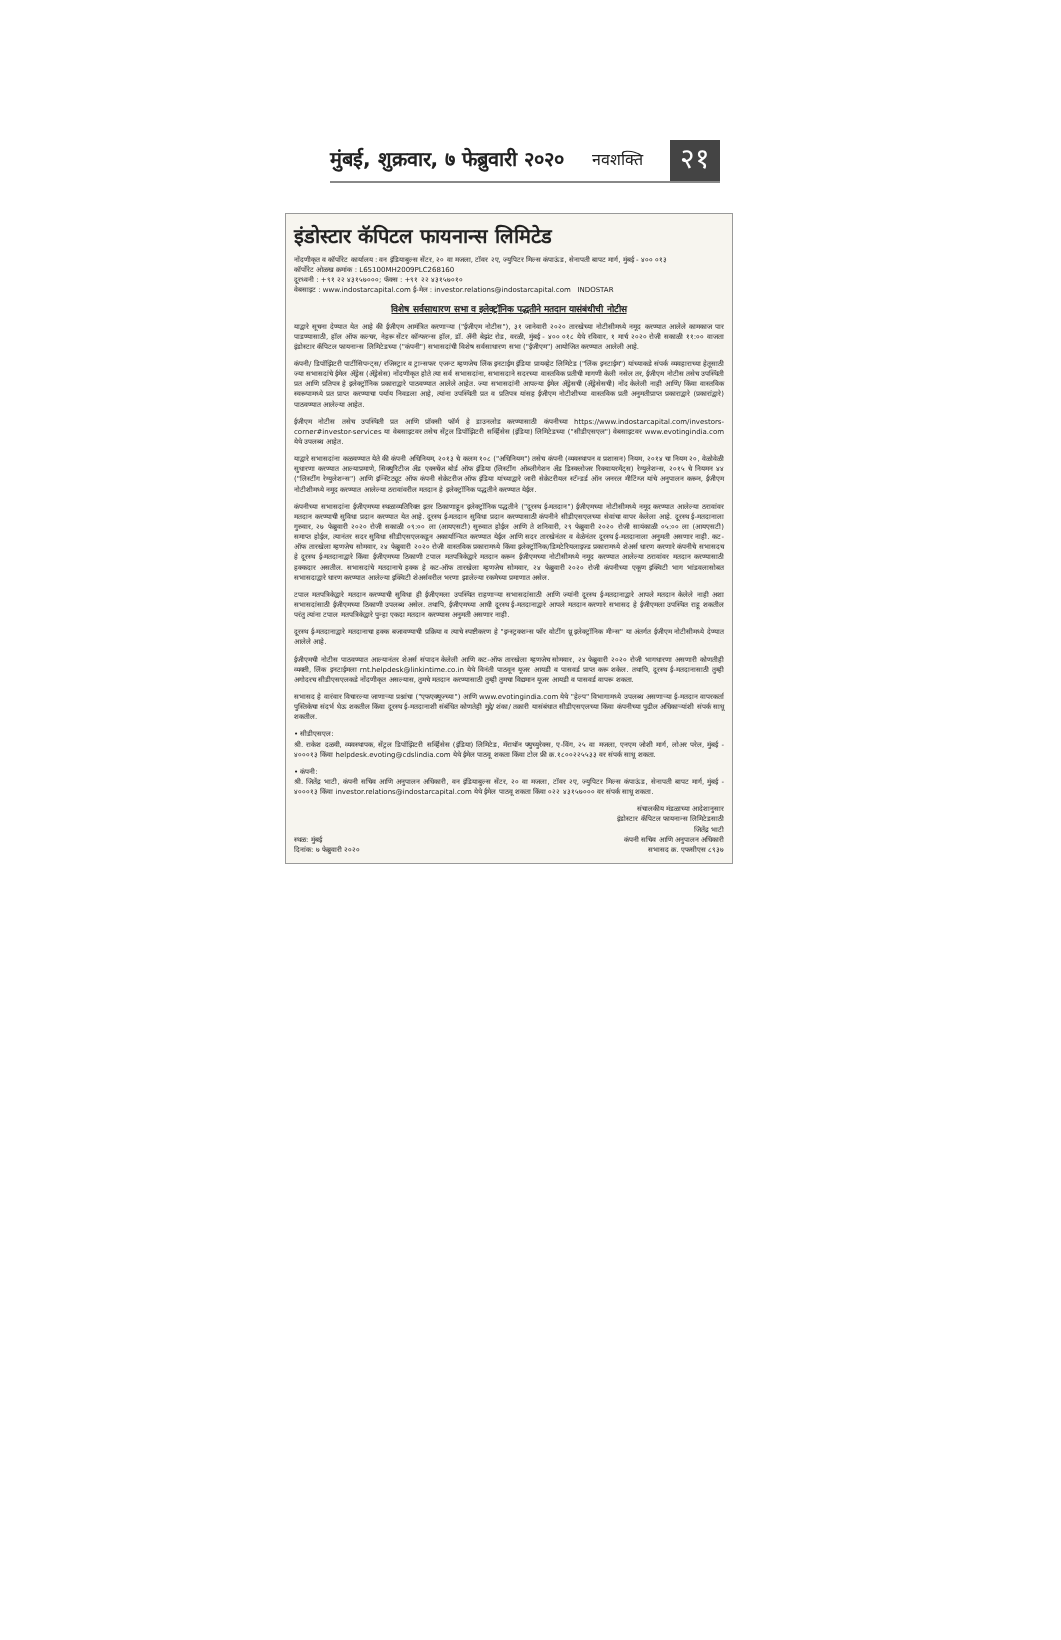मुंबई, शुक्रवार, ७ फेब्रुवारी २०२० नवशक्ति २१
इंडोस्टार कॅपिटल फायनान्स लिमिटेड
नोंदणीकृत व कॉर्पोरेट कार्यालय : वन इंडियाबुल्स सेंटर, २० वा मजला, टॉवर २ए, ज्युपिटर मिल्स कंपाऊंड, सेनापती बापट मार्ग, मुंबई - ४०० ०१३
कॉर्पोरेट ओळख क्रमांक : L65100MH2009PLC268160
दूरध्वनी : +९१ २२ ४३१५७०००; फॅक्स : +९१ २२ ४३१५७०१०
वेबसाइट : www.indostarcapital.com ई-मेल : investor.relations@indostarcapital.com INDOSTAR
विशेष सर्वसाधारण सभा व इलेक्ट्रॉनिक पद्धतीने मतदान यासंबंधीची नोटीस
याद्वारे सूचना देण्यात येत आहे की ईजीएम आमंत्रित करणाऱ्या ("ईजीएम नोटीस"), ३१ जानेवारी २०२० तारखेच्या नोटीसीमध्ये नमूद करण्यात आलेले कामकाज पार पाडण्यासाठी, हॉल ऑफ कल्चर, नेहरू सेंटर कॉन्फरन्स हॉल, डॉ. ॲनी बेझंट रोड, वरळी, मुंबई - ४०० ०१८ येथे रविवार, १ मार्च २०२० रोजी सकाळी ११:०० वाजता इंडोस्टार कॅपिटल फायनान्स लिमिटेडच्या ("कंपनी") सभासदांची विशेष सर्वसाधारण सभा ("ईजीएम") आयोजित करण्यात आलेली आहे.
कंपनी/ डिपॉझिटरी पार्टीसिपन्ट्स/ रजिस्ट्रार व ट्रान्सफर एजन्ट म्हणजेच लिंक इनटाईम इंडिया प्रायव्हेट लिमिटेड ("लिंक इनटाईम") यांच्याकडे संपर्क व्यवहाराच्या हेतूसाठी ज्या सभासदांचे ईमेल ॲड्रेस (ॲड्रेसेस) नोंदणीकृत होते त्या सर्व सभासदांना, सभासदाने सदरच्या वास्तविक प्रतीची मागणी केली नसेल तर, ईजीएम नोटीस तसेच उपस्थिती प्रत आणि प्रतिपत्र हे इलेक्ट्रॉनिक प्रकाराद्वारे पाठवण्यात आलेले आहेत. ज्या सभासदांनी आपल्या ईमेल ॲड्रेसची (ॲड्रेसेसची) नोंद केलेली नाही आणि/ किंवा वास्तविक स्वरूपामध्ये प्रत प्राप्त करण्याचा पर्याय निवडला आहे, त्यांना उपस्थिती प्रत व प्रतिपत्र यांसह ईजीएम नोटीशीच्या वास्तविक प्रती अनुमतीप्राप्त प्रकाराद्वारे (प्रकारांद्वारे) पाठवण्यात आलेल्या आहेत.
ईजीएम नोटीस तसेच उपस्थिती प्रत आणि प्रॉक्सी फॉर्म हे डाउनलोड करण्यासाठी कंपनीच्या https://www.indostarcapital.com/investors-corner#investor-services या वेबसाइटवर तसेच सेंट्रल डिपॉझिटरी सर्व्हिसेस (इंडिया) लिमिटेडच्या ("सीडीएसएल") वेबसाइटवर www.evotingindia.com येथे उपलब्ध आहेत.
याद्वारे सभासदांना कळवण्यात येते की कंपनी अधिनियम, २०१३ चे कलम १०८ ("अधिनियम") तसेच कंपनी (व्यवस्थापन व प्रशासन) नियम, २०१४ चा नियम २०, वेळोवेळी सुधारणा करण्यात आल्याप्रमाणे, सिक्युरिटीज अँड एक्स्चेंज बोर्ड ऑफ इंडिया (लिस्टींग ऑब्लीगेशन अँड डिस्क्लोजर रिक्वायरमेंट्स) रेग्युलेशन्स, २०१५ चे नियमन ४४ ("लिस्टींग रेग्युलेशन्स") आणि इन्स्टिट्यूट ऑफ कंपनी सेक्रेटरीज ऑफ इंडिया यांच्याद्वारे जारी सेक्रेटरीयल स्टॅन्डर्ड ऑन जनरल मीटिंग्ज यांचे अनुपालन करून, ईजीएम नोटीशीमध्ये नमूद करण्यात आलेल्या ठरावांवरील मतदान हे इलेक्ट्रॉनिक पद्धतीने करण्यात येईल.
कंपनीच्या सभासदांना ईजीएमच्या स्थळाव्यतिरिक्त इतर ठिकाणाहून इलेक्ट्रॉनिक पद्धतीने ("दूरस्थ ई-मतदान") ईजीएमच्या नोटीसीमध्ये नमूद करण्यात आलेल्या ठरावांवर मतदान करण्याची सुविधा प्रदान करण्यात येत आहे. दूरस्थ ई-मतदान सुविधा प्रदान करण्यासाठी कंपनीने सीडीएसएलच्या सेवांचा वापर केलेला आहे. दूरस्थ ई-मतदानाला गुरुवार, २७ फेब्रुवारी २०२० रोजी सकाळी ०९:०० ला (आयएसटी) सुरुवात होईल आणि ते शनिवारी, २९ फेब्रुवारी २०२० रोजी सायंकाळी ०५:०० ला (आयएसटी) समाप्त होईल, त्यानंतर सदर सुविधा सीडीएसएलकडून अकार्यान्वित करण्यात येईल आणि सदर तारखेनंतर व वेळेनंतर दूरस्थ ई-मतदानाला अनुमती असणार नाही. कट-ऑफ तारखेला म्हणजेच सोमवार, २४ फेब्रुवारी २०२० रोजी वास्तविक प्रकारामध्ये किंवा इलेक्ट्रॉनिक/डिमटेरियलाइज्ड प्रकारामध्ये शेअर्स धारण करणारे कंपनीचे सभासदच हे दूरस्थ ई-मतदानाद्वारे किंवा ईजीएमच्या ठिकाणी टपाल मतपत्रिकेद्वारे मतदान करून ईजीएमच्या नोटीसीमध्ये नमूद करण्यात आलेल्या ठरावांवर मतदान करण्यासाठी हक्कदार असतील. सभासदांचे मतदानाचे हक्क हे कट-ऑफ तारखेला म्हणजेच सोमवार, २४ फेब्रुवारी २०२० रोजी कंपनीच्या एकूण इक्विटी भाग भांडवलासोबत सभासदाद्वारे धारण करण्यात आलेल्या इक्विटी शेअर्सवरील भरणा झालेल्या रकमेच्या प्रमाणात असेल.
टपाल मतपत्रिकेद्वारे मतदान करण्याची सुविधा ही ईजीएमला उपस्थित राहणाऱ्या सभासदांसाठी आणि ज्यांनी दूरस्थ ई-मतदानाद्वारे आपले मतदान केलेले नाही अशा सभासदांसाठी ईजीएमच्या ठिकाणी उपलब्ध असेल. तथापि, ईजीएमच्या आधी दूरस्थ ई-मतदानाद्वारे आपले मतदान करणारे सभासद हे ईजीएमला उपस्थित राहू शकतील परंतु त्यांना टपाल मतपत्रिकेद्वारे पुन्हा एकदा मतदान करण्यास अनुमती असणार नाही.
दूरस्थ ई-मतदानाद्वारे मतदानाचा हक्क बजावण्याची प्रक्रिया व त्याचे स्पष्टीकरण हे "इन्स्ट्रक्शन्स फॉर वोटींग थ्रू इलेक्ट्रॉनिक मीन्स" या अंतर्गत ईजीएम नोटीसीमध्ये देण्यात आलेले आहे.
ईजीएमची नोटीस पाठवण्यात आल्यानंतर शेअर्स संपादन केलेली आणि कट-ऑफ तारखेला म्हणजेच सोमवार, २४ फेब्रुवारी २०२० रोजी भागधारणा असणारी कोणतीही व्यक्ती, लिंक इनटाईमला rnt.helpdesk@linkintime.co.in येथे विनंती पाठवून यूजर आयडी व पासवर्ड प्राप्त करू शकेल. तथापि, दूरस्थ ई-मतदानासाठी तुम्ही अगोदरच सीडीएसएलकडे नोंदणीकृत असल्यास, तुमचे मतदान करण्यासाठी तुम्ही तुमचा विद्यमान यूजर आयडी व पासवर्ड वापरू शकता.
सभासद हे वारंवार विचारल्या जाणाऱ्या प्रश्नांचा ("एफएक्यूज्च्या") आणि www.evotingindia.com येथे "हेल्प" विभागामध्ये उपलब्ध असणाऱ्या ई-मतदान वापरकर्ता पुस्तिकेचा संदर्भ घेऊ शकतील किंवा दूरस्थ ई-मतदानाशी संबंधित कोणतेही मुद्दे/ शंका/ तक्रारी यासंबंधात सीडीएसएलच्या किंवा कंपनीच्या पुढील अधिकाऱ्यांशी संपर्क साधू शकतील.
• सीडीएसएल:
श्री. राकेश दळवी, व्यवस्थापक, सेंट्रल डिपॉझिटरी सर्व्हिसेस (इंडिया) लिमिटेड, मॅराथॉन फ्युच्युरेक्स, ए-विंग, २५ वा मजला, एनएम जोशी मार्ग, लोअर परेल, मुंबई - ४०००१३ किंवा helpdesk.evoting@cdslindia.com येथे ईमेल पाठवू शकता किंवा टोल फ्री क्र.१८००२२५५३३ वर संपर्क साधू शकता.
• कंपनी:
श्री. जितेंद्र भाटी, कंपनी सचिव आणि अनुपालन अधिकारी, वन इंडियाबुल्स सेंटर, २० वा मजला, टॉवर २ए, ज्युपिटर मिल्स कंपाऊंड, सेनापती बापट मार्ग, मुंबई - ४०००१३ किंवा investor.relations@indostarcapital.com येथे ईमेल पाठवू शकता किंवा ०२२ ४३१५७००० वर संपर्क साधू शकता.
स्थळ: मुंबई
दिनांक: ७ फेब्रुवारी २०२०
संचालकीय मंडळाच्या आदेशानुसार
इंडोस्टार कॅपिटल फायनान्स लिमिटेडसाठी
जितेंद्र भाटी
कंपनी सचिव आणि अनुपालन अधिकारी
सभासद क्र. एफसीएस ८९३७